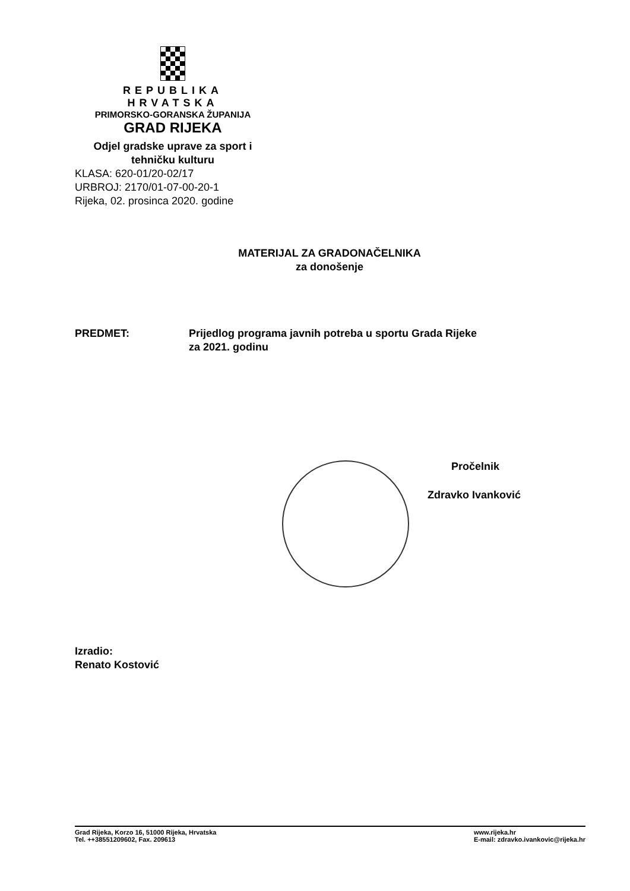REPUBLIKA HRVATSKA
PRIMORSKO-GORANSKA ŽUPANIJA
GRAD RIJEKA
Odjel gradske uprave za sport i
tehničku kulturu
KLASA: 620-01/20-02/17
URBROJ: 2170/01-07-00-20-1
Rijeka, 02. prosinca 2020. godine
MATERIJAL ZA GRADONAČELNIKA
za donošenje
PREDMET: Prijedlog programa javnih potreba u sportu Grada Rijeke
za 2021. godinu
Pročelnik
Zdravko Ivanković
Izradio:
Renato Kostović
Grad Rijeka, Korzo 16, 51000 Rijeka, Hrvatska
Tel. ++38551209602, Fax. 209613
www.rijeka.hr
E-mail: zdravko.ivankovic@rijeka.hr